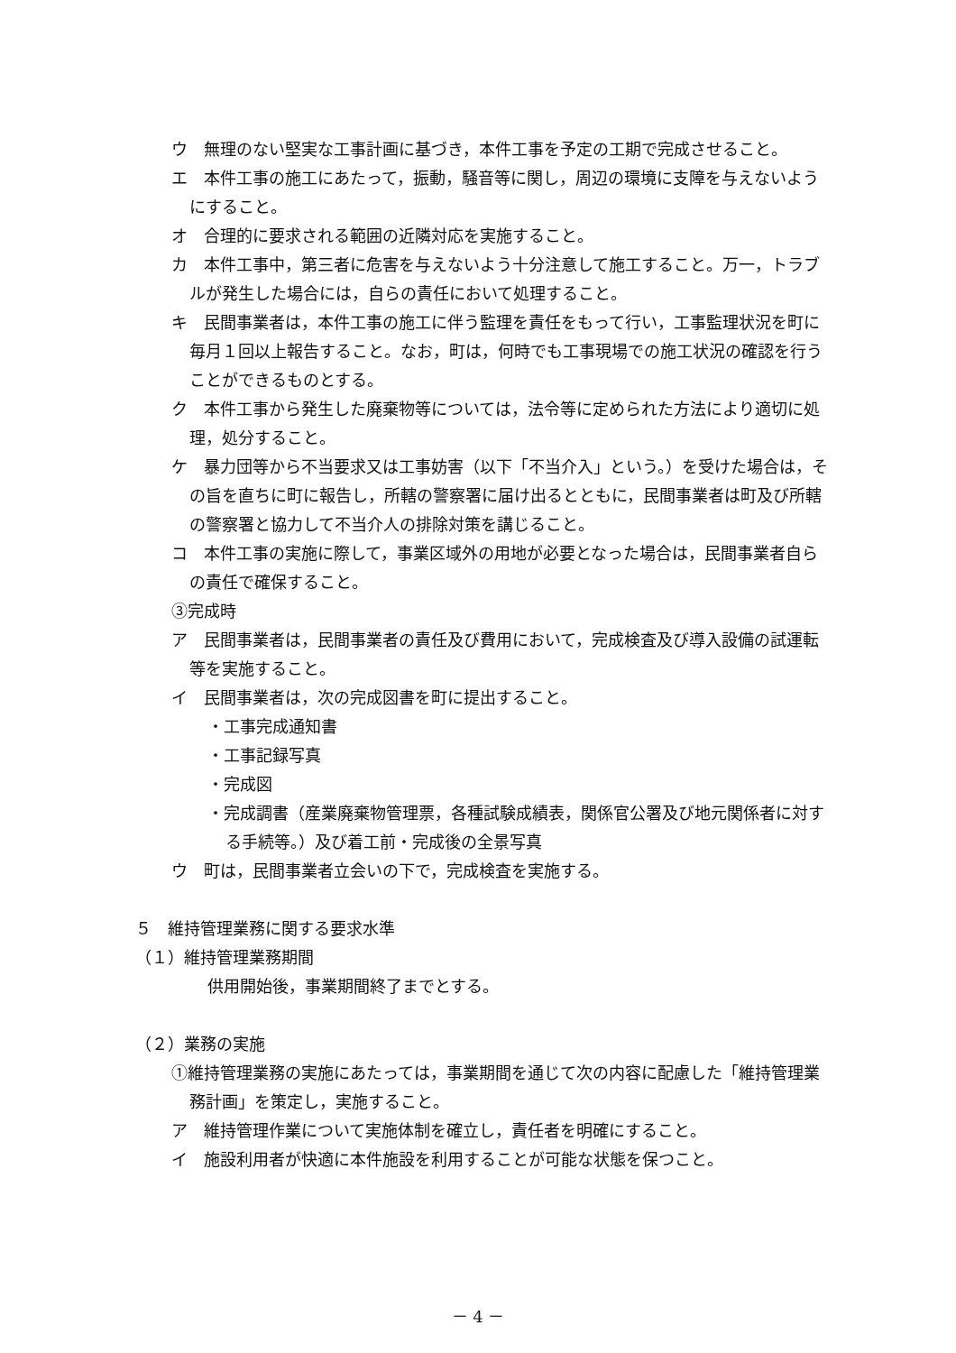ウ　無理のない堅実な工事計画に基づき，本件工事を予定の工期で完成させること。
エ　本件工事の施工にあたって，振動，騒音等に関し，周辺の環境に支障を与えないようにすること。
オ　合理的に要求される範囲の近隣対応を実施すること。
カ　本件工事中，第三者に危害を与えないよう十分注意して施工すること。万一，トラブルが発生した場合には，自らの責任において処理すること。
キ　民間事業者は，本件工事の施工に伴う監理を責任をもって行い，工事監理状況を町に毎月１回以上報告すること。なお，町は，何時でも工事現場での施工状況の確認を行うことができるものとする。
ク　本件工事から発生した廃棄物等については，法令等に定められた方法により適切に処理，処分すること。
ケ　暴力団等から不当要求又は工事妨害（以下「不当介入」という。）を受けた場合は，その旨を直ちに町に報告し，所轄の警察署に届け出るとともに，民間事業者は町及び所轄の警察署と協力して不当介人の排除対策を講じること。
コ　本件工事の実施に際して，事業区域外の用地が必要となった場合は，民間事業者自らの責任で確保すること。
③完成時
ア　民間事業者は，民間事業者の責任及び費用において，完成検査及び導入設備の試運転等を実施すること。
イ　民間事業者は，次の完成図書を町に提出すること。
・工事完成通知書
・工事記録写真
・完成図
・完成調書（産業廃棄物管理票，各種試験成績表，関係官公署及び地元関係者に対する手続等。）及び着工前・完成後の全景写真
ウ　町は，民間事業者立会いの下で，完成検査を実施する。
５　維持管理業務に関する要求水準
（１）維持管理業務期間
供用開始後，事業期間終了までとする。
（２）業務の実施
①維持管理業務の実施にあたっては，事業期間を通じて次の内容に配慮した「維持管理業務計画」を策定し，実施すること。
ア　維持管理作業について実施体制を確立し，責任者を明確にすること。
イ　施設利用者が快適に本件施設を利用することが可能な状態を保つこと。
－ 4 －